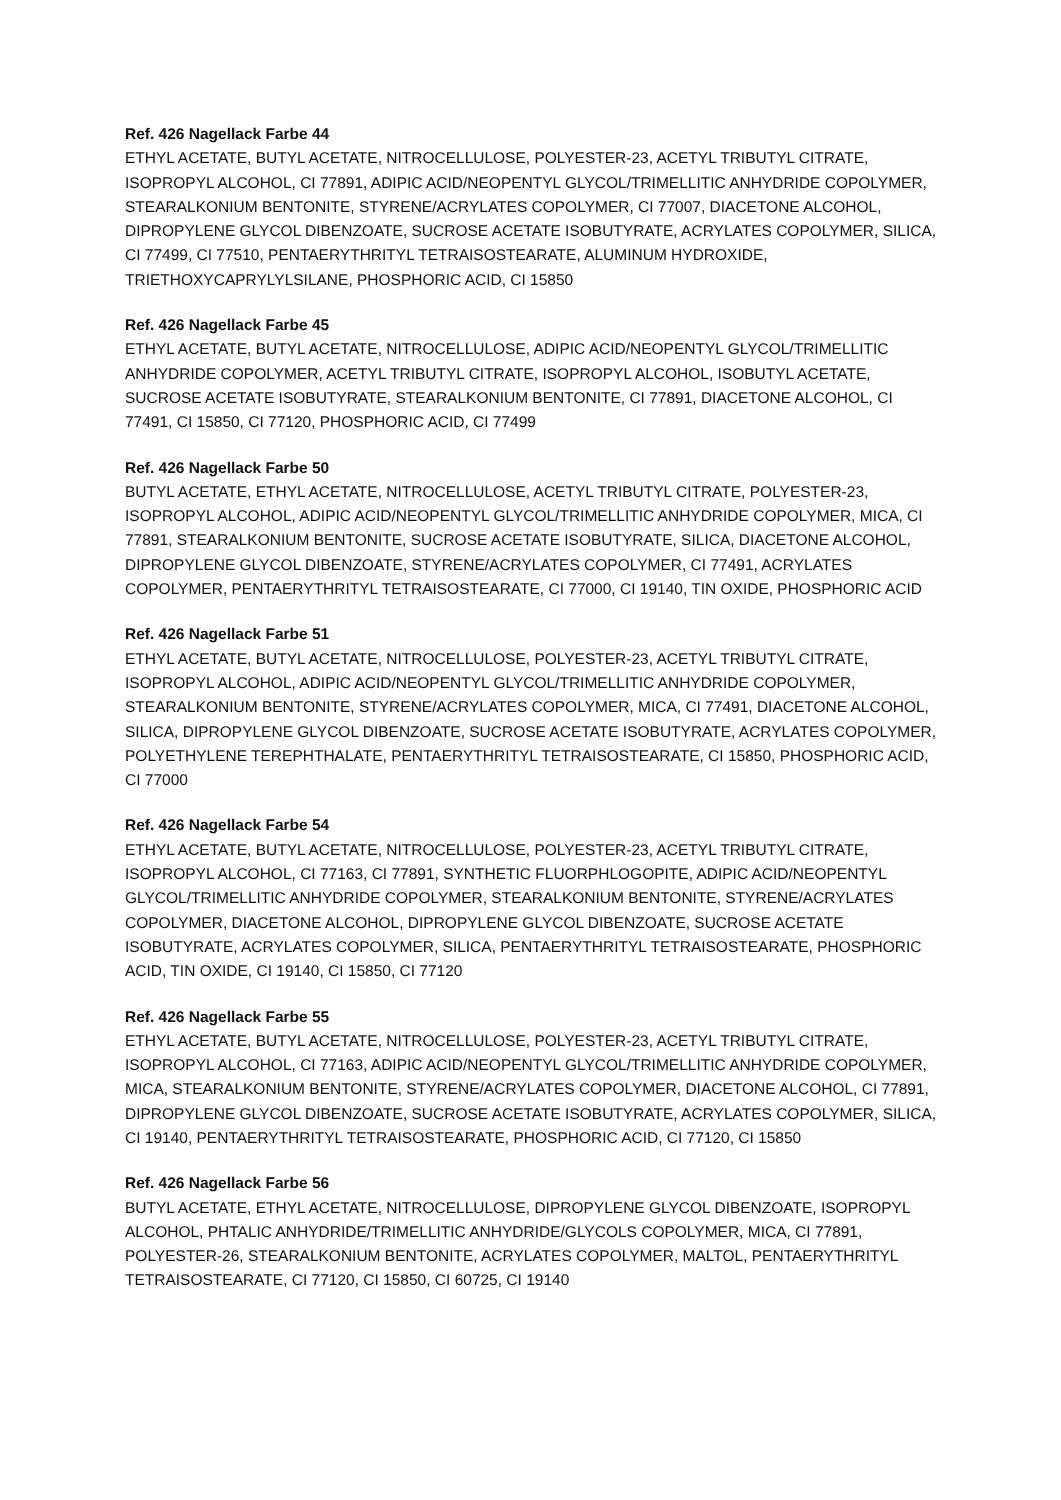Ref. 426 Nagellack Farbe 44
ETHYL ACETATE, BUTYL ACETATE, NITROCELLULOSE, POLYESTER-23, ACETYL TRIBUTYL CITRATE, ISOPROPYL ALCOHOL, CI 77891, ADIPIC ACID/NEOPENTYL GLYCOL/TRIMELLITIC ANHYDRIDE COPOLYMER, STEARALKONIUM BENTONITE, STYRENE/ACRYLATES COPOLYMER, CI 77007, DIACETONE ALCOHOL, DIPROPYLENE GLYCOL DIBENZOATE, SUCROSE ACETATE ISOBUTYRATE, ACRYLATES COPOLYMER, SILICA, CI 77499, CI 77510, PENTAERYTHRITYL TETRAISOSTEARATE, ALUMINUM HYDROXIDE, TRIETHOXYCAPRYLYLSILANE, PHOSPHORIC ACID, CI 15850
Ref. 426 Nagellack Farbe 45
ETHYL ACETATE, BUTYL ACETATE, NITROCELLULOSE, ADIPIC ACID/NEOPENTYL GLYCOL/TRIMELLITIC ANHYDRIDE COPOLYMER, ACETYL TRIBUTYL CITRATE, ISOPROPYL ALCOHOL, ISOBUTYL ACETATE, SUCROSE ACETATE ISOBUTYRATE, STEARALKONIUM BENTONITE, CI 77891, DIACETONE ALCOHOL, CI 77491, CI 15850, CI 77120, PHOSPHORIC ACID, CI 77499
Ref. 426 Nagellack Farbe 50
BUTYL ACETATE, ETHYL ACETATE, NITROCELLULOSE, ACETYL TRIBUTYL CITRATE, POLYESTER-23, ISOPROPYL ALCOHOL, ADIPIC ACID/NEOPENTYL GLYCOL/TRIMELLITIC ANHYDRIDE COPOLYMER, MICA, CI 77891, STEARALKONIUM BENTONITE, SUCROSE ACETATE ISOBUTYRATE, SILICA, DIACETONE ALCOHOL, DIPROPYLENE GLYCOL DIBENZOATE, STYRENE/ACRYLATES COPOLYMER, CI 77491, ACRYLATES COPOLYMER, PENTAERYTHRITYL TETRAISOSTEARATE, CI 77000, CI 19140, TIN OXIDE, PHOSPHORIC ACID
Ref. 426 Nagellack Farbe 51
ETHYL ACETATE, BUTYL ACETATE, NITROCELLULOSE, POLYESTER-23, ACETYL TRIBUTYL CITRATE, ISOPROPYL ALCOHOL, ADIPIC ACID/NEOPENTYL GLYCOL/TRIMELLITIC ANHYDRIDE COPOLYMER, STEARALKONIUM BENTONITE, STYRENE/ACRYLATES COPOLYMER, MICA, CI 77491, DIACETONE ALCOHOL, SILICA, DIPROPYLENE GLYCOL DIBENZOATE, SUCROSE ACETATE ISOBUTYRATE, ACRYLATES COPOLYMER, POLYETHYLENE TEREPHTHALATE, PENTAERYTHRITYL TETRAISOSTEARATE, CI 15850, PHOSPHORIC ACID, CI 77000
Ref. 426 Nagellack Farbe 54
ETHYL ACETATE, BUTYL ACETATE, NITROCELLULOSE, POLYESTER-23, ACETYL TRIBUTYL CITRATE, ISOPROPYL ALCOHOL, CI 77163, CI 77891, SYNTHETIC FLUORPHLOGOPITE, ADIPIC ACID/NEOPENTYL GLYCOL/TRIMELLITIC ANHYDRIDE COPOLYMER, STEARALKONIUM BENTONITE, STYRENE/ACRYLATES COPOLYMER, DIACETONE ALCOHOL, DIPROPYLENE GLYCOL DIBENZOATE, SUCROSE ACETATE ISOBUTYRATE, ACRYLATES COPOLYMER, SILICA, PENTAERYTHRITYL TETRAISOSTEARATE, PHOSPHORIC ACID, TIN OXIDE, CI 19140, CI 15850, CI 77120
Ref. 426 Nagellack Farbe 55
ETHYL ACETATE, BUTYL ACETATE, NITROCELLULOSE, POLYESTER-23, ACETYL TRIBUTYL CITRATE, ISOPROPYL ALCOHOL, CI 77163, ADIPIC ACID/NEOPENTYL GLYCOL/TRIMELLITIC ANHYDRIDE COPOLYMER, MICA, STEARALKONIUM BENTONITE, STYRENE/ACRYLATES COPOLYMER, DIACETONE ALCOHOL, CI 77891, DIPROPYLENE GLYCOL DIBENZOATE, SUCROSE ACETATE ISOBUTYRATE, ACRYLATES COPOLYMER, SILICA, CI 19140, PENTAERYTHRITYL TETRAISOSTEARATE, PHOSPHORIC ACID, CI 77120, CI 15850
Ref. 426 Nagellack Farbe 56
BUTYL ACETATE, ETHYL ACETATE, NITROCELLULOSE, DIPROPYLENE GLYCOL DIBENZOATE, ISOPROPYL ALCOHOL, PHTALIC ANHYDRIDE/TRIMELLITIC ANHYDRIDE/GLYCOLS COPOLYMER, MICA, CI 77891, POLYESTER-26, STEARALKONIUM BENTONITE, ACRYLATES COPOLYMER, MALTOL, PENTAERYTHRITYL TETRAISOSTEARATE, CI 77120, CI 15850, CI 60725, CI 19140